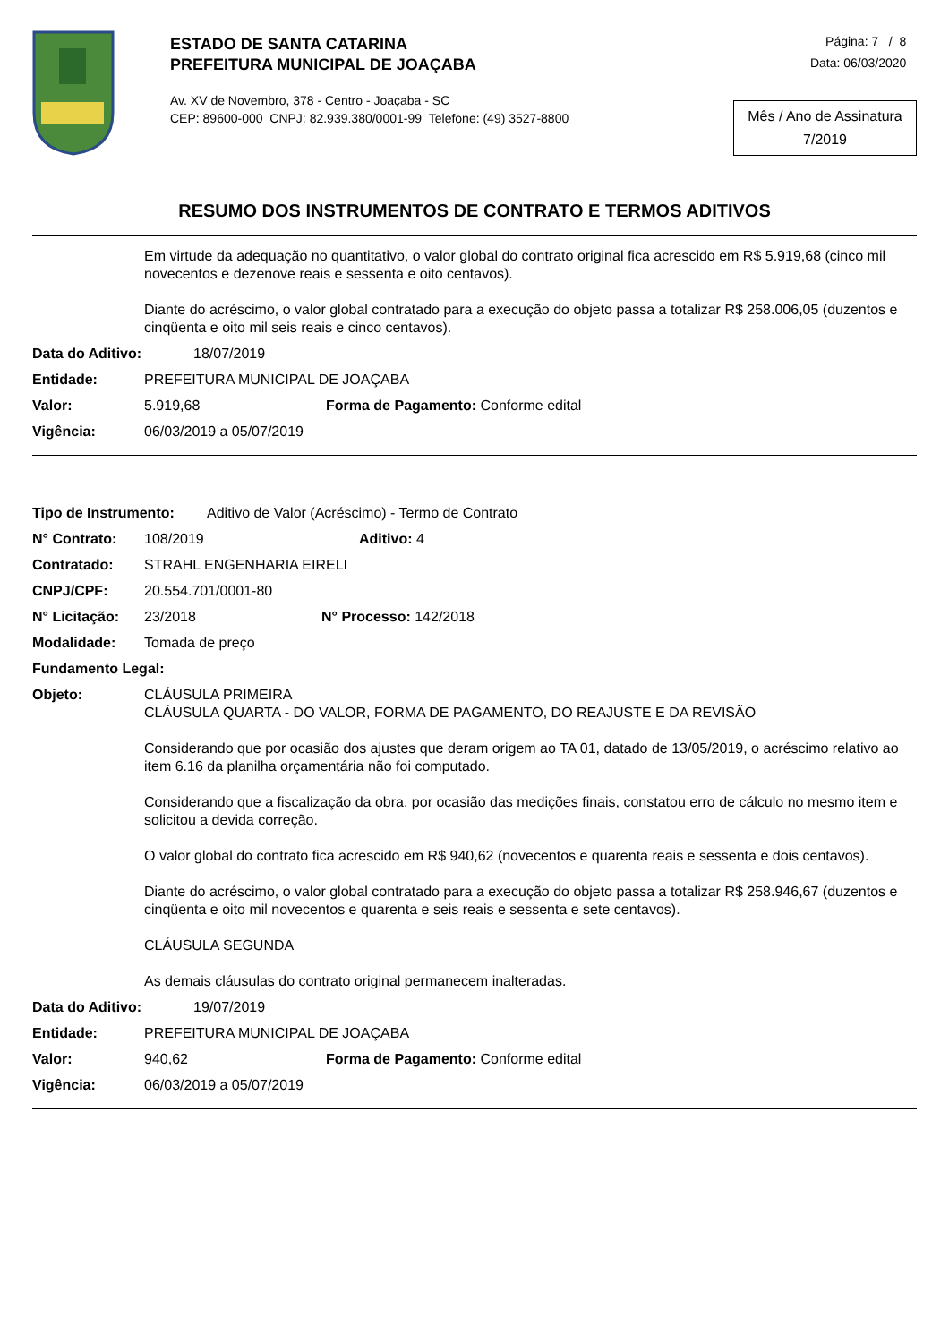ESTADO DE SANTA CATARINA
PREFEITURA MUNICIPAL DE JOAÇABA
Av. XV de Novembro, 378 - Centro - Joaçaba - SC
CEP: 89600-000 CNPJ: 82.939.380/0001-99 Telefone: (49) 3527-8800
Página: 7 / 8
Data: 06/03/2020
Mês / Ano de Assinatura
7/2019
RESUMO DOS INSTRUMENTOS DE CONTRATO E TERMOS ADITIVOS
Em virtude da adequação no quantitativo, o valor global do contrato original fica acrescido em R$ 5.919,68 (cinco mil novecentos e dezenove reais e sessenta e oito centavos).
Diante do acréscimo, o valor global contratado para a execução do objeto passa a totalizar R$ 258.006,05 (duzentos e cinqüenta e oito mil seis reais e cinco centavos).
Data do Aditivo: 18/07/2019
Entidade: PREFEITURA MUNICIPAL DE JOAÇABA
Valor: 5.919,68 Forma de Pagamento: Conforme edital
Vigência: 06/03/2019 a 05/07/2019
Tipo de Instrumento: Aditivo de Valor (Acréscimo) - Termo de Contrato
N° Contrato: 108/2019 Aditivo: 4
Contratado: STRAHL ENGENHARIA EIRELI
CNPJ/CPF: 20.554.701/0001-80
N° Licitação: 23/2018 N° Processo: 142/2018
Modalidade: Tomada de preço
Fundamento Legal:
Objeto:
CLÁUSULA PRIMEIRA
CLÁUSULA QUARTA - DO VALOR, FORMA DE PAGAMENTO, DO REAJUSTE E DA REVISÃO
Considerando que por ocasião dos ajustes que deram origem ao TA 01, datado de 13/05/2019, o acréscimo relativo ao item 6.16 da planilha orçamentária não foi computado.
Considerando que a fiscalização da obra, por ocasião das medições finais, constatou erro de cálculo no mesmo item e solicitou a devida correção.
O valor global do contrato fica acrescido em R$ 940,62 (novecentos e quarenta reais e sessenta e dois centavos).
Diante do acréscimo, o valor global contratado para a execução do objeto passa a totalizar R$ 258.946,67 (duzentos e cinqüenta e oito mil novecentos e quarenta e seis reais e sessenta e sete centavos).
CLÁUSULA SEGUNDA
As demais cláusulas do contrato original permanecem inalteradas.
Data do Aditivo: 19/07/2019
Entidade: PREFEITURA MUNICIPAL DE JOAÇABA
Valor: 940,62 Forma de Pagamento: Conforme edital
Vigência: 06/03/2019 a 05/07/2019